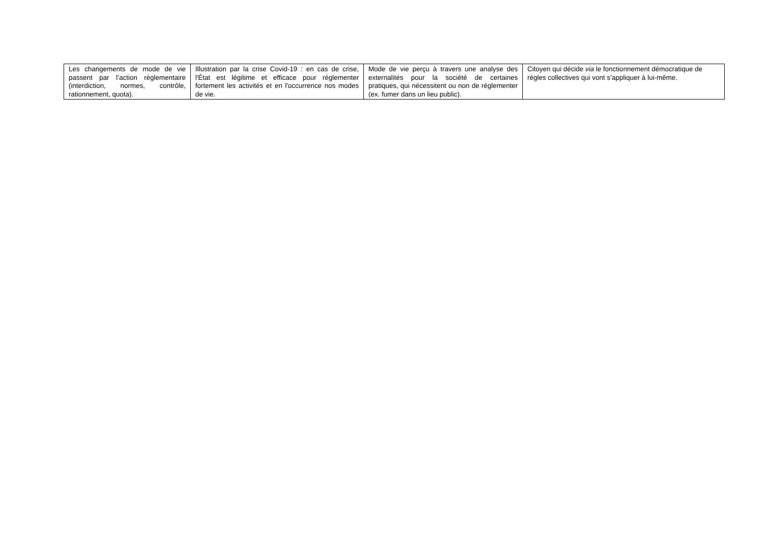| Les changements de mode de vie passent par l’action réglementaire (interdiction, normes, contrôle, rationnement, quota). | Illustration par la crise Covid-19 : en cas de crise, l'État est légitime et efficace pour réglementer fortement les activités et en l'occurrence nos modes de vie. | Mode de vie perçu à travers une analyse des externalités pour la société de certaines pratiques, qui nécessitent ou non de réglementer (ex. fumer dans un lieu public). | Citoyen qui décide via le fonctionnement démocratique de règles collectives qui vont s’appliquer à lui-même. |